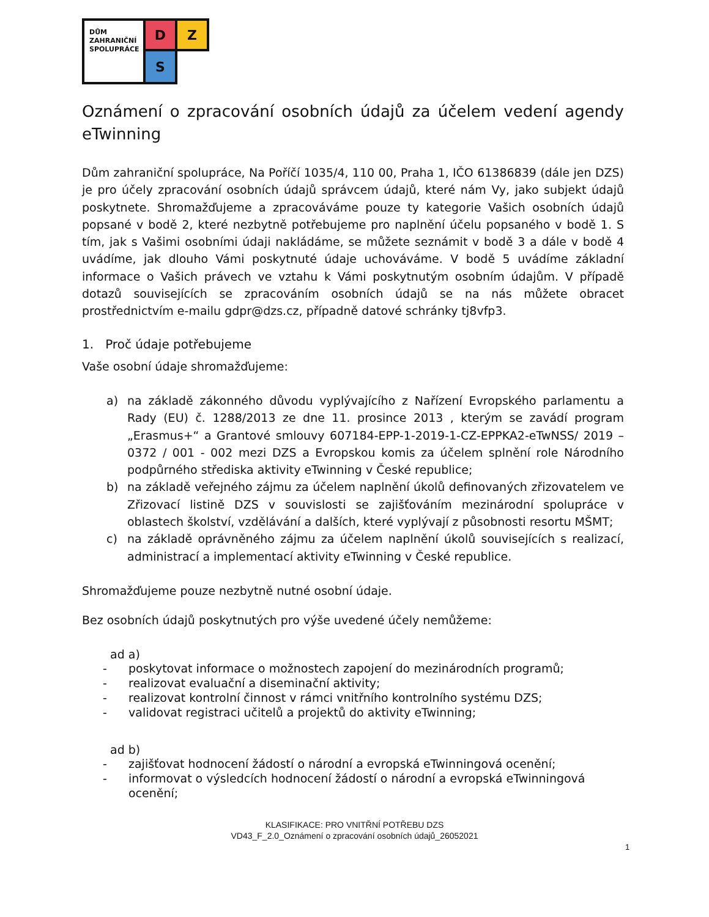DŮM
ZAHRANIČNÍ
SPOLUPRÁCE
D
Z
S
Oznámení o zpracování osobních údajů za účelem vedení agendy eTwinning
Dům zahraniční spolupráce, Na Poříčí 1035/4, 110 00, Praha 1, IČO 61386839 (dále jen DZS) je pro účely zpracování osobních údajů správcem údajů, které nám Vy, jako subjekt údajů poskytnete. Shromažďujeme a zpracováváme pouze ty kategorie Vašich osobních údajů popsané v bodě 2, které nezbytně potřebujeme pro naplnění účelu popsaného v bodě 1. S tím, jak s Vašimi osobními údaji nakládáme, se můžete seznámit v bodě 3 a dále v bodě 4 uvádíme, jak dlouho Vámi poskytnuté údaje uchováváme. V bodě 5 uvádíme základní informace o Vašich právech ve vztahu k Vámi poskytnutým osobním údajům. V případě dotazů souvisejících se zpracováním osobních údajů se na nás můžete obracet prostřednictvím e-mailu gdpr@dzs.cz, případně datové schránky tj8vfp3.
1. Proč údaje potřebujeme
Vaše osobní údaje shromažďujeme:
a) na základě zákonného důvodu vyplývajícího z Nařízení Evropského parlamentu a Rady (EU) č. 1288/2013 ze dne 11. prosince 2013 , kterým se zavádí program „Erasmus+“ a Grantové smlouvy 607184-EPP-1-2019-1-CZ-EPPKA2-eTwNSS/ 2019 – 0372 / 001 - 002 mezi DZS a Evropskou komis za účelem splnění role Národního podpůrného střediska aktivity eTwinning v České republice;
b) na základě veřejného zájmu za účelem naplnění úkolů definovaných zřizovatelem ve Zřizovací listině DZS v souvislosti se zajišťováním mezinárodní spolupráce v oblastech školství, vzdělávání a dalších, které vyplývají z působnosti resortu MŠMT;
c) na základě oprávněného zájmu za účelem naplnění úkolů souvisejících s realizací, administrací a implementací aktivity eTwinning v České republice.
Shromažďujeme pouze nezbytně nutné osobní údaje.
Bez osobních údajů poskytnutých pro výše uvedené účely nemůžeme:
ad a)
- poskytovat informace o možnostech zapojení do mezinárodních programů;
- realizovat evaluační a diseminační aktivity;
- realizovat kontrolní činnost v rámci vnitřního kontrolního systému DZS;
- validovat registraci učitelů a projektů do aktivity eTwinning;
ad b)
- zajišťovat hodnocení žádostí o národní a evropská eTwinningová ocenění;
- informovat o výsledcích hodnocení žádostí o národní a evropská eTwinningová ocenění;
KLASIFIKACE: PRO VNITŘNÍ POTŘEBU DZS
VD43_F_2.0_Oznámení o zpracování osobních údajů_26052021
1